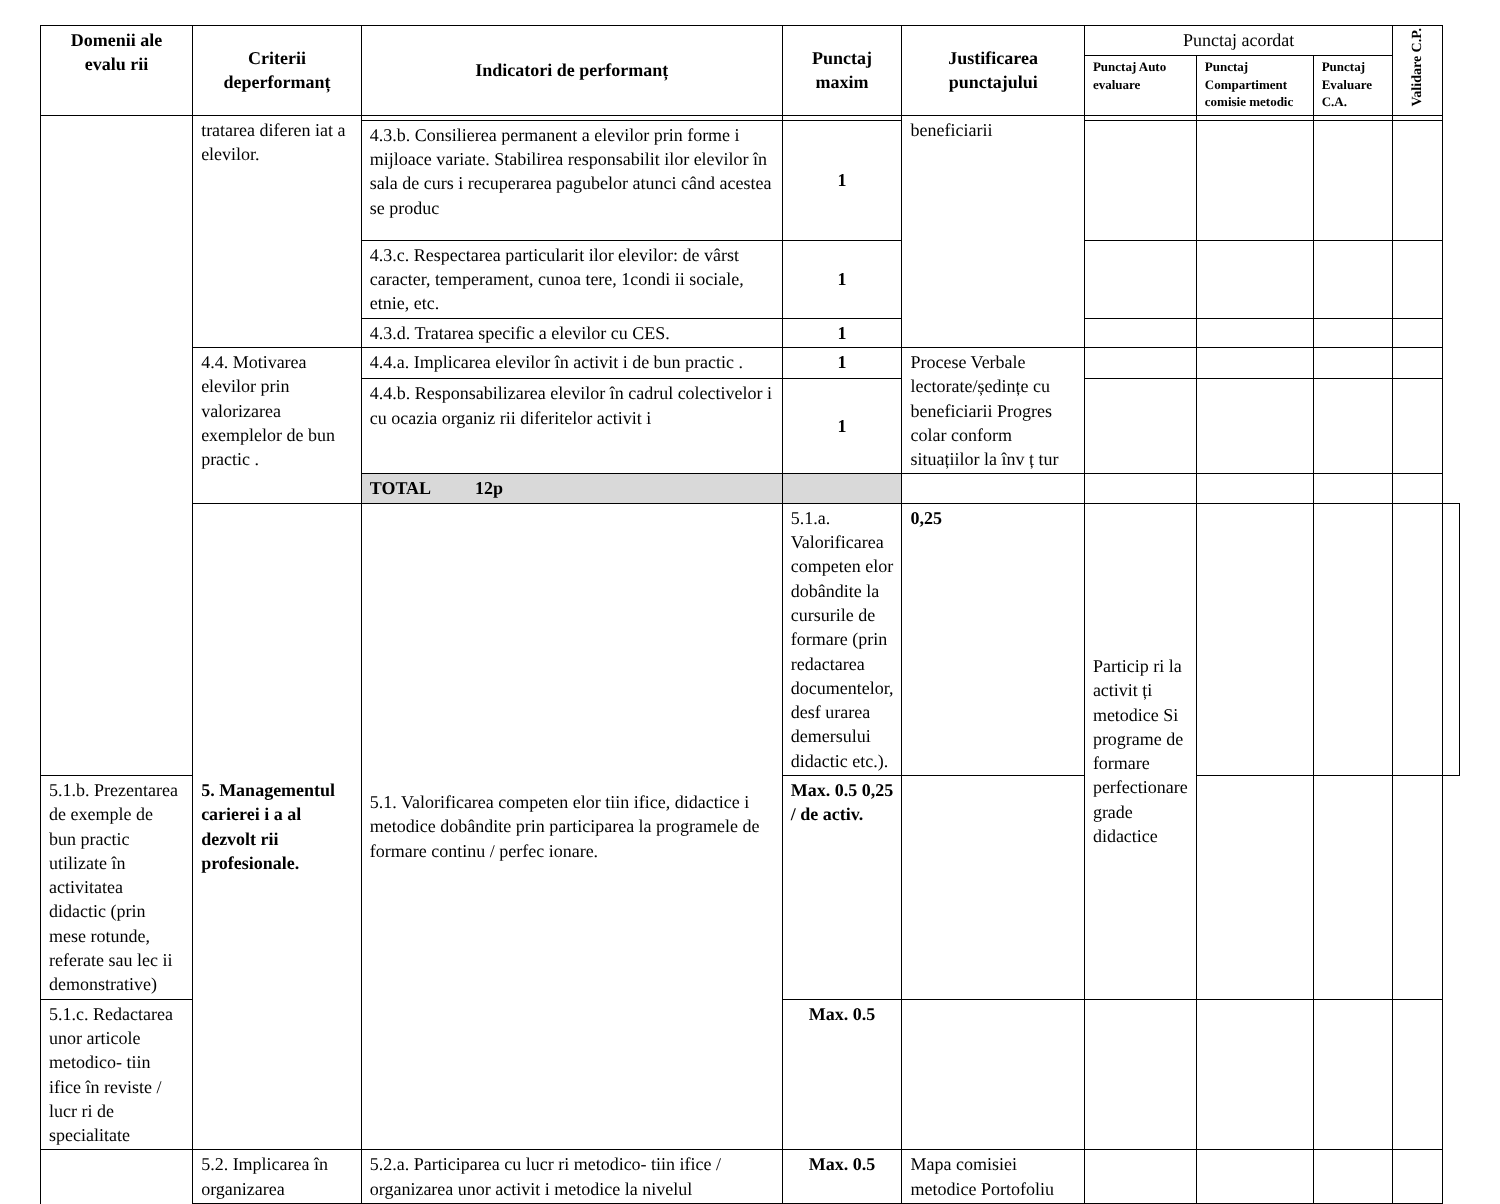| Domenii ale evalu rii | Criterii deperformanț | Indicatori de performanț | Punctaj maxim | Justificarea punctajului | Punctaj acordat | | | Validare C.P. | |
| | | | | | Punctaj Auto evaluare | Punctaj Compartiment comisie metodic | Punctaj Evaluare C.A. | | |
| | tratarea diferen iat a elevilor. | | | beneficiarii | | | | | |
| | | 4.3.b. Consilierea permanent a elevilor prin forme i mijloace variate. Stabilirea responsabilit ilor elevilor în sala de curs i recuperarea pagubelor atunci când acestea se produc | 1 | | | | | | |
| | | 4.3.c. Respectarea particularit ilor elevilor: de vârst caracter, temperament, cunoa tere, 1condi ii sociale, etnie, etc. | 1 | | | | | | |
| | | 4.3.d. Tratarea specific a elevilor cu CES. | 1 | | | | | | |
| | 4.4. Motivarea elevilor prin valorizarea exemplelor de bun practic . | 4.4.a. Implicarea elevilor în activit i de bun practic . | 1 | Procese Verbale lectorate/ședințe cu beneficiarii Progres colar conform situațiilor la înv ț tur | | | | | |
| | | 4.4.b. Responsabilizarea elevilor în cadrul colectivelor i cu ocazia organiz rii diferitelor activit i | 1 | | | | | | |
| | | TOTAL 12p | | | | | | | |
| | 5. Managementul carierei i a al dezvolt rii profesionale. | 5.1. Valorificarea competen elor tiin ifice, didactice i metodice dobândite prin participarea la programele de formare continu / perfec ionare. | 5.1.a. Valorificarea competen elor dobândite la cursurile de formare (prin redactarea documentelor, desf urarea demersului didactic etc.). | 0,25 | Particip ri la activit ți metodice Si programe de formare perfectionare grade didactice | | | | |
| 5.1.b. Prezentarea de exemple de bun practic utilizate în activitatea didactic (prin mese rotunde, referate sau lec ii demonstrative) | | | Max. 0.5 0,25 / de activ. | | | | | | |
| 5.1.c. Redactarea unor articole metodico- tiin ifice în reviste / lucr ri de specialitate | | | Max. 0.5 | | | | | | |
| | 5.2. Implicarea în organizarea | 5.2.a. Participarea cu lucr ri metodico- tiin ifice / organizarea unor activit i metodice la nivelul | Max. 0.5 | Mapa comisiei metodice Portofoliu | | | | | |